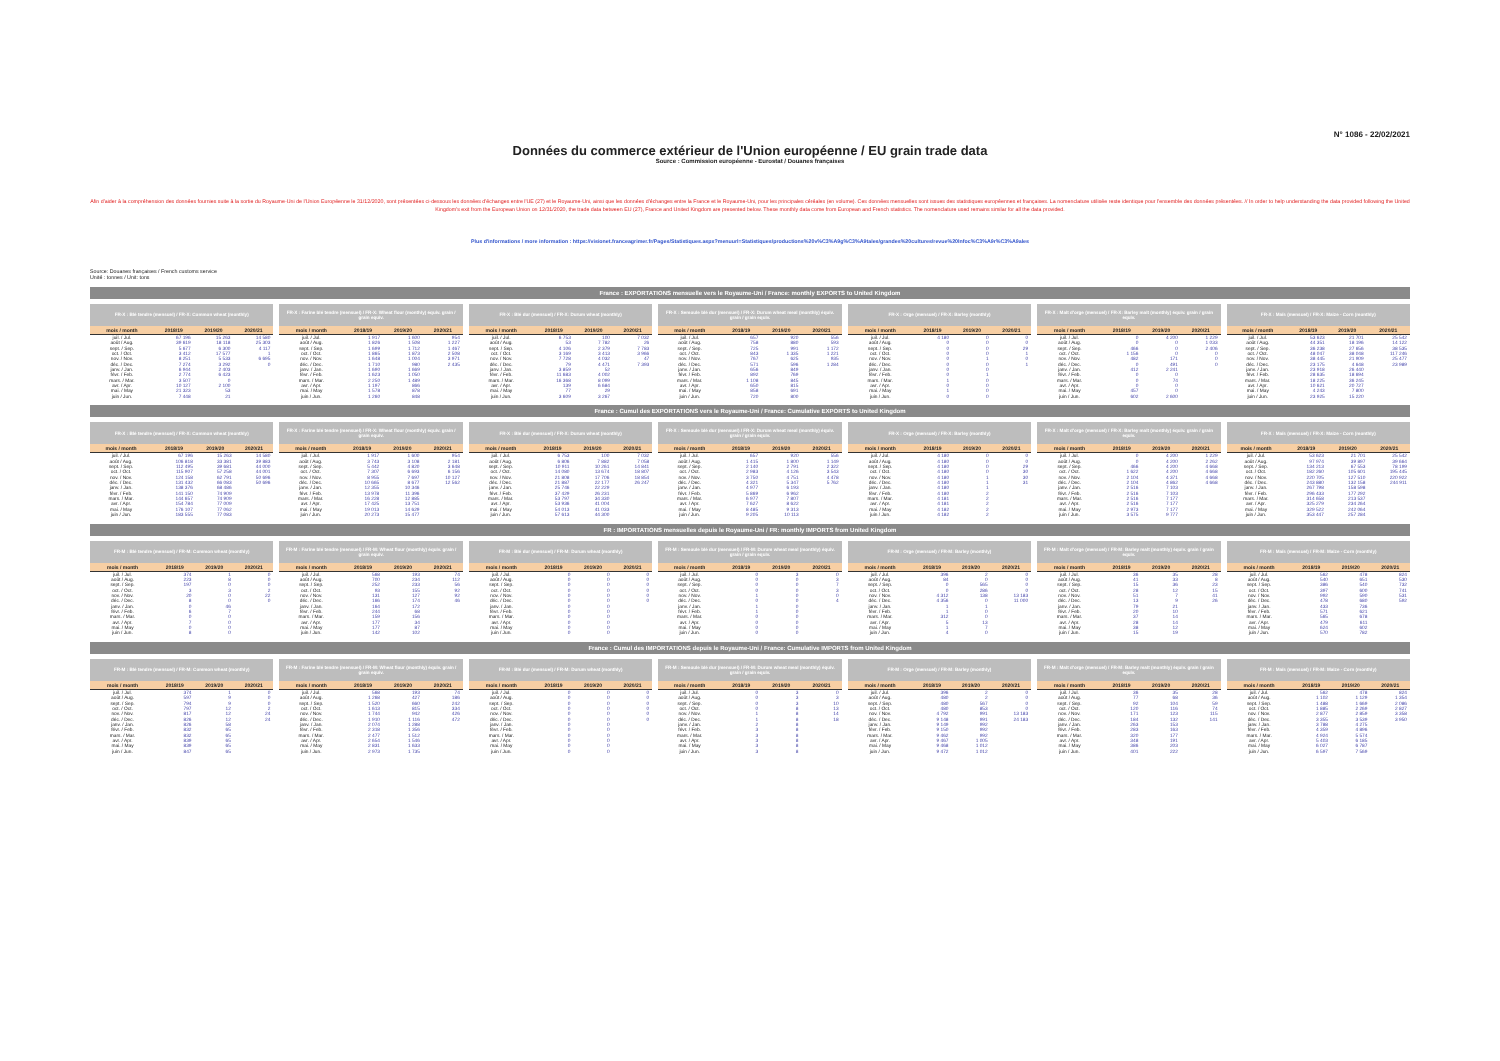N° 1086 - 22/02/2021
Données du commerce extérieur de l'Union européenne / EU grain trade data
Source : Commission européenne - Eurostat / Douanes françaises
Afin d'aider à la compréhension des données fournies suite à la sortie du Royaume-Uni de l'Union Européenne le 31/12/2020, sont présentées ci-dessous les données d'échanges entre l'UE (27) et le Royaume-Uni, ainsi que les données d'échanges entre la France et le Royaume-Uni, pour les principales céréales (en volume). Ces données mensuelles sont issues des statistiques européennes et françaises. La nomenclature utilisée reste identique pour l'ensemble des données présentées. // In order to help understanding the data provided following the United Kingdom's exit from the European Union on 12/31/2020, the trade data between EU (27), France and United Kingdom are presented below. These monthly data come from European and French statistics. The nomenclature used remains similar for all the data provided.
Plus d'informations / more information : https://visionet.franceagrimer.fr/Pages/Statistiques.aspx?menuurl=Statistiques/productions%20v%C3%A9g%C3%A9tales/grandes%20cultures/revue%20Infoc%C3%A9r%C3%A9ales
Source: Douanes françaises / French customs service
Unité : tonnes / Unit: tons
France : EXPORTATIONS mensuelle vers le Royaume-Uni / France: monthly EXPORTS to United Kingdom
| FR-X : Blé tendre (mensuel) / FR-X: Common wheat (monthly) | | | |
| --- | --- | --- | --- |
| mois / month | 2018/19 | 2019/20 | 2020/21 |
| juil. / Jul. | 67 196 | 15 263 | 14 580 |
| août / Aug. | 39 619 | 18 118 | 25 303 |
| sept. / Sep. | 5 677 | 6 300 | 4 117 |
| oct. / Oct. | 3 412 | 17 577 | 1 |
| nov. / Nov. | 8 251 | 5 533 | 6 695 |
| déc. / Dec. | 7 274 | 3 292 | 0 |
| janv. / Jan. | 6 944 | 2 403 | |
| févr. / Feb. | 2 774 | 6 423 | |
| mars. / Mar. | 3 507 | 0 | |
| avr. / Apr. | 10 127 | 2 100 | |
| mai. / May | 21 323 | 53 | |
| juin / Jun. | 7 448 | 21 | |
| FR-X : Farine blé tendre (mensuel) / FR-X: Wheat flour (monthly) équiv. grain / grain equiv. | | | |
| --- | --- | --- | --- |
| mois / month | 2018/19 | 2019/20 | 2020/21 |
| juil. / Jul. | 1 917 | 1 600 | 954 |
| août / Aug. | 1 826 | 1 508 | 1 227 |
| sept. / Sep. | 1 699 | 1 712 | 1 467 |
| oct. / Oct. | 1 865 | 1 873 | 2 508 |
| nov. / Nov. | 1 648 | 1 004 | 3 971 |
| déc. / Dec. | 1 710 | 980 | 2 435 |
| janv. / Jan. | 1 690 | 1 669 | |
| févr. / Feb. | 1 623 | 1 050 | |
| mars. / Mar. | 2 250 | 1 489 | |
| avr. / Apr. | 1 197 | 866 | |
| mai. / May | 1 578 | 878 | |
| juin / Jun. | 1 260 | 848 | |
| FR-X : Blé dur (mensuel) / FR-X: Durum wheat (monthly) | | | |
| --- | --- | --- | --- |
| mois / month | 2018/19 | 2019/20 | 2020/21 |
| juil. / Jul. | 6 753 | 100 | 7 032 |
| août / Aug. | 53 | 7 782 | 26 |
| sept. / Sep. | 4 106 | 2 379 | 7 783 |
| oct. / Oct. | 3 169 | 3 413 | 3 966 |
| nov. / Nov. | 7 728 | 4 032 | 47 |
| déc. / Dec. | 79 | 4 471 | 7 393 |
| janv. / Jan. | 3 859 | 52 | |
| févr. / Feb. | 11 683 | 4 002 | |
| mars. / Mar. | 16 368 | 8 099 | |
| avr. / Apr. | 139 | 6 684 | |
| mai. / May | 77 | 29 | |
| juin / Jun. | 3 609 | 3 267 | |
| FR-X : Semoule blé dur (mensuel) / FR-X: Durum wheat meal (monthly) équiv. grain / grain equiv. | | | |
| --- | --- | --- | --- |
| mois / month | 2018/19 | 2019/20 | 2020/21 |
| juil. / Jul. | 657 | 920 | 556 |
| août / Aug. | 758 | 880 | 593 |
| sept. / Sep. | 725 | 991 | 1 172 |
| oct. / Oct. | 843 | 1 335 | 1 221 |
| nov. / Nov. | 767 | 625 | 935 |
| déc. / Dec. | 571 | 596 | 1 284 |
| janv. / Jan. | 656 | 849 | |
| févr. / Feb. | 892 | 769 | |
| mars. / Mar. | 1 108 | 845 | |
| avr. / Apr. | 650 | 815 | |
| mai. / May | 858 | 691 | |
| juin / Jun. | 720 | 800 | |
| FR-X : Orge (mensuel) / FR-X: Barley (monthly) | | | |
| --- | --- | --- | --- |
| mois / month | 2018/19 | 2019/20 | 2020/21 |
| juil. / Jul. | 4 180 | 0 | 0 |
| août / Aug. | 0 | 0 | 0 |
| sept. / Sep. | 0 | 0 | 29 |
| oct. / Oct. | 0 | 0 | 1 |
| nov. / Nov. | 0 | 1 | 0 |
| déc. / Dec. | 0 | 0 | 1 |
| janv. / Jan. | 0 | 0 | |
| févr. / Feb. | 0 | 1 | |
| mars. / Mar. | 1 | 0 | |
| avr. / Apr. | 0 | 0 | |
| mai. / May | 1 | 0 | |
| juin / Jun. | 0 | 0 | |
| FR-X : Malt d'orge (mensuel) / FR-X: Barley malt (monthly) équiv. grain / grain equiv. | | | |
| --- | --- | --- | --- |
| mois / month | 2018/19 | 2019/20 | 2020/21 |
| juil. / Jul. | 0 | 4 200 | 1 229 |
| août / Aug. | 0 | 0 | 1 033 |
| sept. / Sep. | 466 | 0 | 2 406 |
| oct. / Oct. | 1 156 | 0 | 0 |
| nov. / Nov. | 482 | 171 | 0 |
| déc. / Dec. | 0 | 491 | 0 |
| janv. / Jan. | 412 | 2 241 | |
| févr. / Feb. | 0 | 0 | |
| mars. / Mar. | 0 | 74 | |
| avr. / Apr. | 0 | 0 | |
| mai. / May | 457 | 0 | |
| juin / Jun. | 602 | 2 600 | |
| FR-X : Maïs (mensuel) / FR-X: Maize - Corn (monthly) | | | |
| --- | --- | --- | --- |
| mois / month | 2018/19 | 2019/20 | 2020/21 |
| juil. / Jul. | 53 623 | 21 701 | 25 542 |
| août / Aug. | 44 351 | 18 196 | 14 122 |
| sept. / Sep. | 36 238 | 27 656 | 38 535 |
| oct. / Oct. | 48 047 | 38 048 | 117 246 |
| nov. / Nov. | 38 445 | 21 909 | 25 477 |
| déc. / Dec. | 23 175 | 4 648 | 23 989 |
| janv. / Jan. | 23 918 | 26 440 | |
| févr. / Feb. | 28 635 | 18 694 | |
| mars. / Mar. | 18 225 | 36 245 | |
| avr. / Apr. | 10 621 | 20 727 | |
| mai. / May | 4 243 | 7 800 | |
| juin / Jun. | 23 925 | 15 220 | |
France : Cumul des EXPORTATIONS vers le Royaume-Uni / France: Cumulative EXPORTS to United Kingdom
| FR-X : Blé tendre (mensuel) / FR-X: Common wheat (monthly) | | | |
| --- | --- | --- | --- |
| mois / month | 2018/19 | 2019/20 | 2020/21 |
| juil. / Jul. | 67 196 | 15 263 | 14 580 |
| août / Aug. | 106 818 | 33 381 | 39 883 |
| sept. / Sep. | 112 495 | 39 681 | 44 000 |
| oct. / Oct. | 115 907 | 57 258 | 44 001 |
| nov. / Nov. | 124 158 | 62 791 | 50 696 |
| déc. / Dec. | 131 432 | 66 083 | 50 696 |
| janv. / Jan. | 138 376 | 68 486 | |
| févr. / Feb. | 141 150 | 74 909 | |
| mars. / Mar. | 144 657 | 74 909 | |
| avr. / Apr. | 154 784 | 77 009 | |
| mai. / May | 176 107 | 77 062 | |
| juin / Jun. | 183 555 | 77 083 | |
| FR-X : Farine blé tendre (mensuel) / FR-X: Wheat flour (monthly) équiv. grain / grain equiv. | | | |
| --- | --- | --- | --- |
| mois / month | 2018/19 | 2019/20 | 2020/21 |
| juil. / Jul. | 1 917 | 1 600 | 954 |
| août / Aug. | 3 743 | 3 108 | 2 181 |
| sept. / Sep. | 5 442 | 4 820 | 3 648 |
| oct. / Oct. | 7 307 | 6 693 | 6 156 |
| nov. / Nov. | 8 955 | 7 697 | 10 127 |
| déc. / Dec. | 10 665 | 8 677 | 12 562 |
| janv. / Jan. | 12 355 | 10 346 | |
| févr. / Feb. | 13 978 | 11 396 | |
| mars. / Mar. | 16 228 | 12 885 | |
| avr. / Apr. | 17 425 | 13 751 | |
| mai. / May | 19 013 | 14 629 | |
| juin / Jun. | 20 273 | 15 477 | |
| FR-X : Blé dur (mensuel) / FR-X: Durum wheat (monthly) | | | |
| --- | --- | --- | --- |
| mois / month | 2018/19 | 2019/20 | 2020/21 |
| juil. / Jul. | 6 753 | 100 | 7 032 |
| août / Aug. | 6 806 | 7 882 | 7 058 |
| sept. / Sep. | 10 911 | 10 261 | 14 841 |
| oct. / Oct. | 14 080 | 13 674 | 18 807 |
| nov. / Nov. | 21 808 | 17 706 | 18 854 |
| déc. / Dec. | 21 887 | 22 177 | 26 247 |
| janv. / Jan. | 25 746 | 22 229 | |
| févr. / Feb. | 37 429 | 26 231 | |
| mars. / Mar. | 53 797 | 34 330 | |
| avr. / Apr. | 53 936 | 41 004 | |
| mai. / May | 54 013 | 41 033 | |
| juin / Jun. | 57 613 | 44 300 | |
| FR-X : Semoule blé dur (mensuel) / FR-X: Durum wheat meal (monthly) équiv. grain / grain equiv. | | | |
| --- | --- | --- | --- |
| mois / month | 2018/19 | 2019/20 | 2020/21 |
| juil. / Jul. | 657 | 920 | 556 |
| août / Aug. | 1 415 | 1 800 | 1 149 |
| sept. / Sep. | 2 140 | 2 791 | 2 322 |
| oct. / Oct. | 2 983 | 4 126 | 3 543 |
| nov. / Nov. | 3 750 | 4 751 | 4 478 |
| déc. / Dec. | 4 321 | 5 347 | 5 762 |
| janv. / Jan. | 4 977 | 6 193 | |
| févr. / Feb. | 5 869 | 6 962 | |
| mars. / Mar. | 6 977 | 7 807 | |
| avr. / Apr. | 7 627 | 8 622 | |
| mai. / May | 8 485 | 9 313 | |
| juin / Jun. | 9 205 | 10 113 | |
| FR-X : Orge (mensuel) / FR-X: Barley (monthly) | | | |
| --- | --- | --- | --- |
| mois / month | 2018/19 | 2019/20 | 2020/21 |
| juil. / Jul. | 4 180 | 0 | 0 |
| août / Aug. | 4 180 | 0 | 0 |
| sept. / Sep. | 4 180 | 0 | 29 |
| oct. / Oct. | 4 180 | 0 | 30 |
| nov. / Nov. | 4 180 | 1 | 30 |
| déc. / Dec. | 4 180 | 1 | 31 |
| janv. / Jan. | 4 180 | 1 | |
| févr. / Feb. | 4 180 | 2 | |
| mars. / Mar. | 4 181 | 2 | |
| avr. / Apr. | 4 181 | 2 | |
| mai. / May | 4 182 | 2 | |
| juin / Jun. | 4 182 | 2 | |
| FR-X : Malt d'orge (mensuel) / FR-X: Barley malt (monthly) équiv. grain / grain equiv. | | | |
| --- | --- | --- | --- |
| mois / month | 2018/19 | 2019/20 | 2020/21 |
| juil. / Jul. | 0 | 4 200 | 1 229 |
| août / Aug. | 0 | 4 200 | 2 262 |
| sept. / Sep. | 466 | 4 200 | 4 668 |
| oct. / Oct. | 1 622 | 4 200 | 4 668 |
| nov. / Nov. | 2 104 | 4 371 | 4 668 |
| déc. / Dec. | 2 104 | 4 862 | 4 668 |
| janv. / Jan. | 2 516 | 7 103 | |
| févr. / Feb. | 2 516 | 7 103 | |
| mars. / Mar. | 2 516 | 7 177 | |
| avr. / Apr. | 2 516 | 7 177 | |
| mai. / May | 2 973 | 7 177 | |
| juin / Jun. | 3 575 | 9 777 | |
| FR-X : Maïs (mensuel) / FR-X: Maize - Corn (monthly) | | | |
| --- | --- | --- | --- |
| mois / month | 2018/19 | 2019/20 | 2020/21 |
| juil. / Jul. | 53 623 | 21 701 | 25 542 |
| août / Aug. | 97 974 | 39 897 | 39 664 |
| sept. / Sep. | 134 213 | 67 553 | 78 199 |
| oct. / Oct. | 182 260 | 105 601 | 195 445 |
| nov. / Nov. | 220 705 | 127 510 | 220 922 |
| déc. / Dec. | 243 880 | 132 158 | 244 911 |
| janv. / Jan. | 267 798 | 158 598 | |
| févr. / Feb. | 296 433 | 177 292 | |
| mars. / Mar. | 314 658 | 213 537 | |
| avr. / Apr. | 325 279 | 234 264 | |
| mai. / May | 329 522 | 242 064 | |
| juin / Jun. | 353 447 | 257 284 | |
FR : IMPORTATIONS mensuelles depuis le Royaume-Uni / FR: monthly IMPORTS from United Kingdom
| FR-M : Blé tendre (mensuel) / FR-M: Common wheat (monthly) | | | |
| --- | --- | --- | --- |
| mois / month | 2018/19 | 2019/20 | 2020/21 |
| juil. / Jul. | 374 | 1 | 0 |
| août / Aug. | 223 | 8 | 0 |
| sept. / Sep. | 197 | 0 | 0 |
| oct. / Oct. | 3 | 3 | 2 |
| nov. / Nov. | 20 | 0 | 22 |
| déc. / Dec. | 8 | 0 | 0 |
| janv. / Jan. | 0 | 46 | |
| févr. / Feb. | 6 | 7 | |
| mars. / Mar. | 0 | 0 | |
| avr. / Apr. | 7 | 0 | |
| mai. / May | 0 | 0 | |
| juin / Jun. | 8 | 0 | |
| FR-M : Farine blé tendre (mensuel) / FR-M: Wheat flour (monthly) équiv. grain / grain equiv. | | | |
| --- | --- | --- | --- |
| mois / month | 2018/19 | 2019/20 | 2020/21 |
| juil. / Jul. | 568 | 193 | 74 |
| août / Aug. | 700 | 234 | 112 |
| sept. / Sep. | 252 | 233 | 56 |
| oct. / Oct. | 93 | 155 | 92 |
| nov. / Nov. | 131 | 127 | 92 |
| déc. / Dec. | 166 | 174 | 46 |
| janv. / Jan. | 164 | 172 | |
| févr. / Feb. | 244 | 68 | |
| mars. / Mar. | 159 | 156 | |
| avr. / Apr. | 177 | 34 | |
| mai. / May | 177 | 87 | |
| juin / Jun. | 142 | 102 | |
| FR-M : Blé dur (mensuel) / FR-M: Durum wheat (monthly) | | | |
| --- | --- | --- | --- |
| mois / month | 2018/19 | 2019/20 | 2020/21 |
| juil. / Jul. | 0 | 0 | 0 |
| août / Aug. | 0 | 0 | 0 |
| sept. / Sep. | 0 | 0 | 0 |
| oct. / Oct. | 0 | 0 | 0 |
| nov. / Nov. | 0 | 0 | 0 |
| déc. / Dec. | 0 | 0 | 0 |
| janv. / Jan. | 0 | 0 | |
| févr. / Feb. | 0 | 0 | |
| mars. / Mar. | 0 | 0 | |
| avr. / Apr. | 0 | 0 | |
| mai. / May | 0 | 0 | |
| juin / Jun. | 0 | 0 | |
| FR-M : Semoule blé dur (mensuel) / FR-M: Durum wheat meal (monthly) équiv. grain / grain equiv. | | | |
| --- | --- | --- | --- |
| mois / month | 2018/19 | 2019/20 | 2020/21 |
| juil. / Jul. | 0 | 3 | 0 |
| août / Aug. | 0 | 0 | 3 |
| sept. / Sep. | 0 | 0 | 7 |
| oct. / Oct. | 0 | 0 | 3 |
| nov. / Nov. | 1 | 0 | 0 |
| déc. / Dec. | 0 | 0 | 4 |
| janv. / Jan. | 1 | 0 | |
| févr. / Feb. | 1 | 0 | |
| mars. / Mar. | 0 | 0 | |
| avr. / Apr. | 0 | 0 | |
| mai. / May | 0 | 0 | |
| juin / Jun. | 0 | 0 | |
| FR-M : Orge (mensuel) / FR-M: Barley (monthly) | | | |
| --- | --- | --- | --- |
| mois / month | 2018/19 | 2019/20 | 2020/21 |
| juil. / Jul. | 396 | 2 | 0 |
| août / Aug. | 84 | 0 | 0 |
| sept. / Sep. | 0 | 565 | 0 |
| oct. / Oct. | 0 | 286 | 0 |
| nov. / Nov. | 4 312 | 138 | 13 183 |
| déc. / Dec. | 4 356 | 0 | 11 000 |
| janv. / Jan. | 1 | 1 | |
| févr. / Feb. | 1 | 0 | |
| mars. / Mar. | 312 | 0 | |
| avr. / Apr. | 5 | 13 | |
| mai. / May | 1 | 7 | |
| juin / Jun. | 4 | 0 | |
| FR-M : Malt d'orge (mensuel) / FR-M: Barley malt (monthly) équiv. grain / grain equiv. | | | |
| --- | --- | --- | --- |
| mois / month | 2018/19 | 2019/20 | 2020/21 |
| juil. / Jul. | 36 | 35 | 28 |
| août / Aug. | 41 | 33 | 8 |
| sept. / Sep. | 15 | 36 | 23 |
| oct. / Oct. | 28 | 12 | 15 |
| nov. / Nov. | 51 | 7 | 41 |
| déc. / Dec. | 13 | 9 | 26 |
| janv. / Jan. | 79 | 21 | |
| févr. / Feb. | 20 | 10 | |
| mars. / Mar. | 37 | 14 | |
| avr. / Apr. | 28 | 14 | |
| mai. / May | 38 | 12 | |
| juin / Jun. | 15 | 19 | |
| FR-M : Maïs (mensuel) / FR-M: Maize - Corn (monthly) | | | |
| --- | --- | --- | --- |
| mois / month | 2018/19 | 2019/20 | 2020/21 |
| juil. / Jul. | 562 | 478 | 824 |
| août / Aug. | 540 | 651 | 530 |
| sept. / Sep. | 386 | 540 | 732 |
| oct. / Oct. | 397 | 600 | 741 |
| nov. / Nov. | 992 | 590 | 531 |
| déc. / Dec. | 478 | 680 | 592 |
| janv. / Jan. | 433 | 736 | |
| févr. / Feb. | 571 | 621 | |
| mars. / Mar. | 565 | 678 | |
| avr. / Apr. | 479 | 611 | |
| mai. / May | 624 | 602 | |
| juin / Jun. | 570 | 782 | |
France : Cumul des IMPORTATIONS depuis le Royaume-Uni / France: Cumulative IMPORTS from United Kingdom
| FR-M : Blé tendre (mensuel) / FR-M: Common wheat (monthly) | | | |
| --- | --- | --- | --- |
| mois / month | 2018/19 | 2019/20 | 2020/21 |
| juil. / Jul. | 374 | 1 | 0 |
| août / Aug. | 597 | 9 | 0 |
| sept. / Sep. | 794 | 9 | 0 |
| oct. / Oct. | 797 | 12 | 2 |
| nov. / Nov. | 817 | 12 | 24 |
| déc. / Dec. | 826 | 12 | 24 |
| janv. / Jan. | 826 | 58 | |
| févr. / Feb. | 832 | 65 | |
| mars. / Mar. | 832 | 65 | |
| avr. / Apr. | 839 | 65 | |
| mai. / May | 839 | 65 | |
| juin / Jun. | 847 | 65 | |
| FR-M : Farine blé tendre (mensuel) / FR-M: Wheat flour (monthly) équiv. grain / grain equiv. | | | |
| --- | --- | --- | --- |
| mois / month | 2018/19 | 2019/20 | 2020/21 |
| juil. / Jul. | 568 | 193 | 74 |
| août / Aug. | 1 268 | 427 | 186 |
| sept. / Sep. | 1 520 | 660 | 242 |
| oct. / Oct. | 1 613 | 815 | 334 |
| nov. / Nov. | 1 744 | 942 | 426 |
| déc. / Dec. | 1 910 | 1 116 | 472 |
| janv. / Jan. | 2 074 | 1 288 | |
| févr. / Feb. | 2 318 | 1 356 | |
| mars. / Mar. | 2 477 | 1 512 | |
| avr. / Apr. | 2 654 | 1 546 | |
| mai. / May | 2 831 | 1 633 | |
| juin / Jun. | 2 973 | 1 735 | |
| FR-M : Blé dur (mensuel) / FR-M: Durum wheat (monthly) | | | |
| --- | --- | --- | --- |
| mois / month | 2018/19 | 2019/20 | 2020/21 |
| juil. / Jul. | 0 | 0 | 0 |
| août / Aug. | 0 | 0 | 0 |
| sept. / Sep. | 0 | 0 | 0 |
| oct. / Oct. | 0 | 0 | 0 |
| nov. / Nov. | 0 | 0 | 0 |
| déc. / Dec. | 0 | 0 | 0 |
| janv. / Jan. | 0 | 0 | |
| févr. / Feb. | 0 | 0 | |
| mars. / Mar. | 0 | 0 | |
| avr. / Apr. | 0 | 0 | |
| mai. / May | 0 | 0 | |
| juin / Jun. | 0 | 0 | |
| FR-M : Semoule blé dur (mensuel) / FR-M: Durum wheat meal (monthly) équiv. grain / grain equiv. | | | |
| --- | --- | --- | --- |
| mois / month | 2018/19 | 2019/20 | 2020/21 |
| juil. / Jul. | 0 | 3 | 0 |
| août / Aug. | 0 | 3 | 3 |
| sept. / Sep. | 0 | 3 | 10 |
| oct. / Oct. | 0 | 8 | 13 |
| nov. / Nov. | 1 | 8 | 14 |
| déc. / Dec. | 1 | 8 | 18 |
| janv. / Jan. | 2 | 8 | |
| févr. / Feb. | 3 | 8 | |
| mars. / Mar. | 3 | 8 | |
| avr. / Apr. | 3 | 8 | |
| mai. / May | 3 | 8 | |
| juin / Jun. | 3 | 8 | |
| FR-M : Orge (mensuel) / FR-M: Barley (monthly) | | | |
| --- | --- | --- | --- |
| mois / month | 2018/19 | 2019/20 | 2020/21 |
| juil. / Jul. | 396 | 2 | 0 |
| août / Aug. | 480 | 2 | 0 |
| sept. / Sep. | 480 | 567 | 0 |
| oct. / Oct. | 480 | 853 | 0 |
| nov. / Nov. | 4 792 | 991 | 13 183 |
| déc. / Dec. | 9 148 | 991 | 24 183 |
| janv. / Jan. | 9 149 | 992 | |
| févr. / Feb. | 9 150 | 992 | |
| mars. / Mar. | 9 462 | 992 | |
| avr. / Apr. | 9 467 | 1 005 | |
| mai. / May | 9 468 | 1 012 | |
| juin / Jun. | 9 472 | 1 012 | |
| FR-M : Malt d'orge (mensuel) / FR-M: Barley malt (monthly) équiv. grain / grain equiv. | | | |
| --- | --- | --- | --- |
| mois / month | 2018/19 | 2019/20 | 2020/21 |
| juil. / Jul. | 36 | 35 | 28 |
| août / Aug. | 77 | 68 | 36 |
| sept. / Sep. | 92 | 104 | 59 |
| oct. / Oct. | 120 | 116 | 74 |
| nov. / Nov. | 171 | 123 | 115 |
| déc. / Dec. | 184 | 132 | 141 |
| janv. / Jan. | 263 | 153 | |
| févr. / Feb. | 283 | 163 | |
| mars. / Mar. | 320 | 177 | |
| avr. / Apr. | 348 | 191 | |
| mai. / May | 386 | 203 | |
| juin / Jun. | 401 | 222 | |
| FR-M : Maïs (mensuel) / FR-M: Maize - Corn (monthly) | | | |
| --- | --- | --- | --- |
| mois / month | 2018/19 | 2019/20 | 2020/21 |
| juil. / Jul. | 562 | 478 | 824 |
| août / Aug. | 1 102 | 1 129 | 1 354 |
| sept. / Sep. | 1 488 | 1 669 | 2 086 |
| oct. / Oct. | 1 885 | 2 269 | 2 827 |
| nov. / Nov. | 2 877 | 2 859 | 3 358 |
| déc. / Dec. | 3 355 | 3 539 | 3 950 |
| janv. / Jan. | 3 788 | 4 275 | |
| févr. / Feb. | 4 359 | 4 896 | |
| mars. / Mar. | 4 924 | 5 574 | |
| avr. / Apr. | 5 403 | 6 185 | |
| mai. / May | 6 027 | 6 787 | |
| juin / Jun. | 6 597 | 7 569 | |